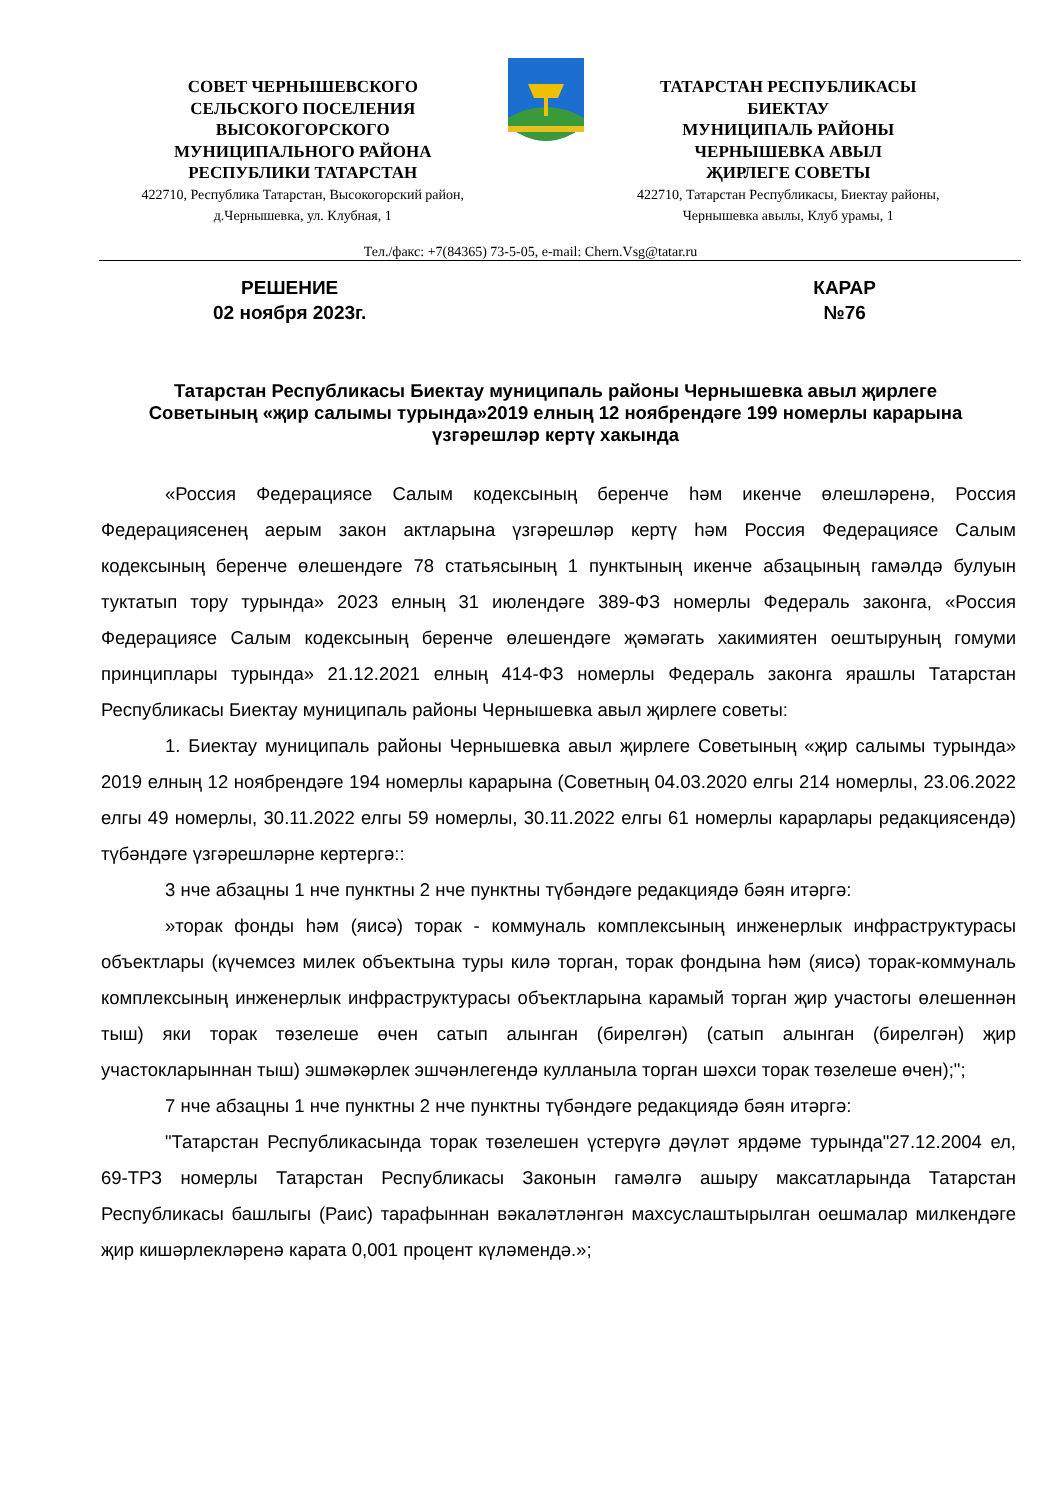СОВЕТ ЧЕРНЫШЕВСКОГО
СЕЛЬСКОГО ПОСЕЛЕНИЯ
ВЫСОКОГОРСКОГО
МУНИЦИПАЛЬНОГО РАЙОНА
РЕСПУБЛИКИ ТАТАРСТАН
422710, Республика Татарстан, Высокогорский район,
д.Чернышевка, ул. Клубная, 1
ТАТАРСТАН РЕСПУБЛИКАСЫ
БИЕКТАУ
МУНИЦИПАЛЬ РАЙОНЫ
ЧЕРНЫШЕВКА АВЫЛ
ҖИРЛЕГЕ СОВЕТЫ
422710, Татарстан Республикасы, Биектау районы,
Чернышевка авылы, Клуб урамы, 1
Тел./факс: +7(84365) 73-5-05, e-mail: Chern.Vsg@tatar.ru
РЕШЕНИЕ
02 ноября 2023г.
КАРАР
№76
Татарстан Республикасы Биектау муниципаль районы Чернышевка авыл җирлеге Советының «җир салымы турында»2019 елның 12 ноябрендәге 199 номерлы карарына үзгәрешләр кертү хакында
«Россия Федерациясе Салым кодексының беренче һәм икенче өлешләренә, Россия Федерациясенең аерым закон актларына үзгәрешләр кертү һәм Россия Федерациясе Салым кодексының беренче өлешендәге 78 статьясының 1 пунктының икенче абзацының гамәлдә булуын туктатып тору турында» 2023 елның 31 июлендәге 389-ФЗ номерлы Федераль законга, «Россия Федерациясе Салым кодексының беренче өлешендәге җәмәгать хакимиятен оештыруның гомуми принциплары турында» 21.12.2021 елның 414-ФЗ номерлы Федераль законга ярашлы Татарстан Республикасы Биектау муниципаль районы Чернышевка авыл җирлеге советы:
1. Биектау муниципаль районы Чернышевка авыл җирлеге Советының «җир салымы турында» 2019 елның 12 ноябрендәге 194 номерлы карарына (Советның 04.03.2020 елгы 214 номерлы, 23.06.2022 елгы 49 номерлы, 30.11.2022 елгы 59 номерлы, 30.11.2022 елгы 61 номерлы карарлары редакциясендә) түбәндәге үзгәрешләрне кертергә::
3 нче абзацны 1 нче пунктны 2 нче пунктны түбәндәге редакциядә бәян итәргә:
»торак фонды һәм (яисә) торак - коммуналь комплексының инженерлык инфраструктурасы объектлары (күчемсез милек объектына туры килә торган, торак фондына һәм (яисә) торак-коммуналь комплексының инженерлык инфраструктурасы объектларына карамый торган җир участогы өлешеннән тыш) яки торак төзелеше өчен сатып алынган (бирелгән) (сатып алынган (бирелгән) җир участокларыннан тыш) эшмәкәрлек эшчәнлегендә кулланыла торган шәхси торак төзелеше өчен);";
7 нче абзацны 1 нче пунктны 2 нче пунктны түбәндәге редакциядә бәян итәргә:
"Татарстан Республикасында торак төзелешен үстерүгә дәүләт ярдәме турында"27.12.2004 ел, 69-ТРЗ номерлы Татарстан Республикасы Законын гамәлгә ашыру максатларында Татарстан Республикасы башлыгы (Раис) тарафыннан вәкаләтләнгән махсуслаштырылган оешмалар милкендәге җир кишәрлекләренә карата 0,001 процент күләмендә.»;